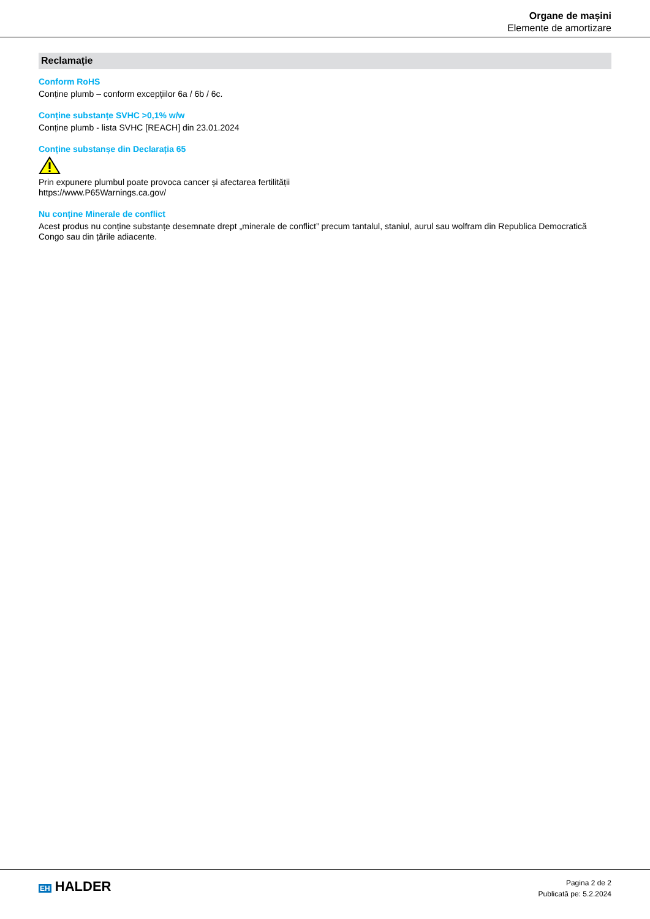Organe de mașini
Elemente de amortizare
Reclamație
Conform RoHS
Conține plumb – conform excepțiilor 6a / 6b / 6c.
Conține substanțe SVHC >0,1% w/w
Conține plumb - lista SVHC [REACH] din 23.01.2024
Conține substanșe din Declarația 65
Prin expunere plumbul poate provoca cancer și afectarea fertilității
https://www.P65Warnings.ca.gov/
Nu conține Minerale de conflict
Acest produs nu conține substanțe desemnate drept „minerale de conflict” precum tantalul, staniul, aurul sau wolfram din Republica Democratică Congo sau din țările adiacente.
EH HALDER
Pagina 2 de 2
Publicată pe: 5.2.2024